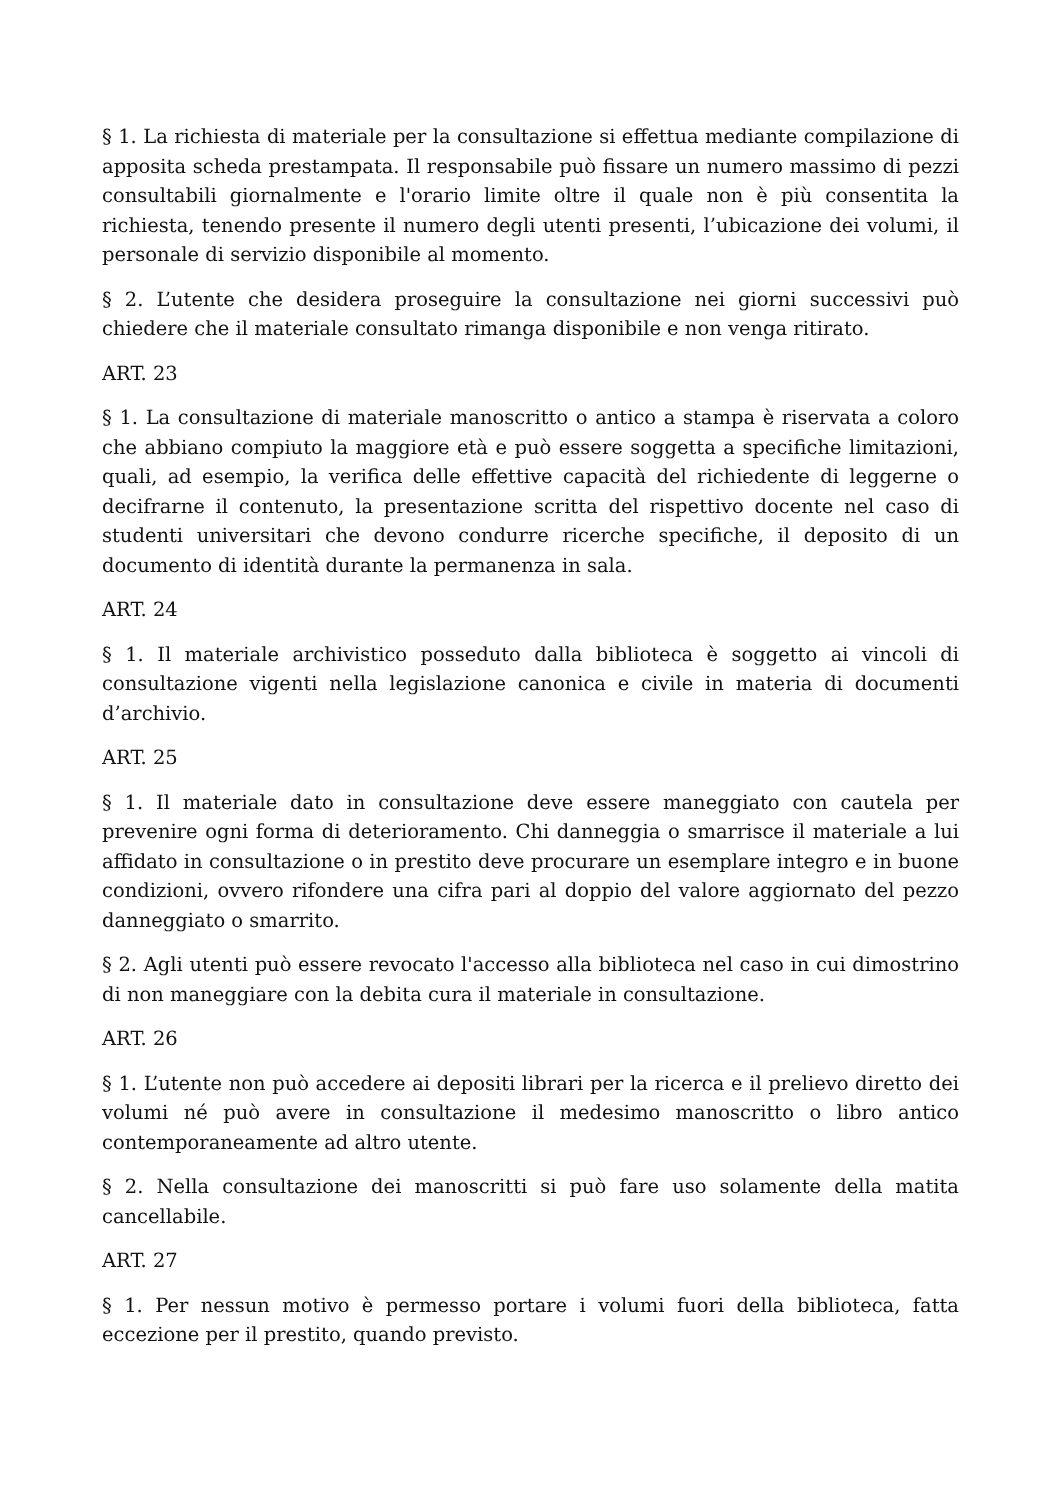§ 1. La richiesta di materiale per la consultazione si effettua mediante compilazione di apposita scheda prestampata. Il responsabile può fissare un numero massimo di pezzi consultabili giornalmente e l'orario limite oltre il quale non è più consentita la richiesta, tenendo presente il numero degli utenti presenti, l’ubicazione dei volumi, il personale di servizio disponibile al momento.
§ 2. L’utente che desidera proseguire la consultazione nei giorni successivi può chiedere che il materiale consultato rimanga disponibile e non venga ritirato.
ART. 23
§ 1. La consultazione di materiale manoscritto o antico a stampa è riservata a coloro che abbiano compiuto la maggiore età e può essere soggetta a specifiche limitazioni, quali, ad esempio, la verifica delle effettive capacità del richiedente di leggerne o decifrarne il contenuto, la presentazione scritta del rispettivo docente nel caso di studenti universitari che devono condurre ricerche specifiche, il deposito di un documento di identità durante la permanenza in sala.
ART. 24
§ 1. Il materiale archivistico posseduto dalla biblioteca è soggetto ai vincoli di consultazione vigenti nella legislazione canonica e civile in materia di documenti d’archivio.
ART. 25
§ 1. Il materiale dato in consultazione deve essere maneggiato con cautela per prevenire ogni forma di deterioramento. Chi danneggia o smarrisce il materiale a lui affidato in consultazione o in prestito deve procurare un esemplare integro e in buone condizioni, ovvero rifondere una cifra pari al doppio del valore aggiornato del pezzo danneggiato o smarrito.
§ 2. Agli utenti può essere revocato l'accesso alla biblioteca nel caso in cui dimostrino di non maneggiare con la debita cura il materiale in consultazione.
ART. 26
§ 1. L’utente non può accedere ai depositi librari per la ricerca e il prelievo diretto dei volumi né può avere in consultazione il medesimo manoscritto o libro antico contemporaneamente ad altro utente.
§ 2. Nella consultazione dei manoscritti si può fare uso solamente della matita cancellabile.
ART. 27
§ 1. Per nessun motivo è permesso portare i volumi fuori della biblioteca, fatta eccezione per il prestito, quando previsto.